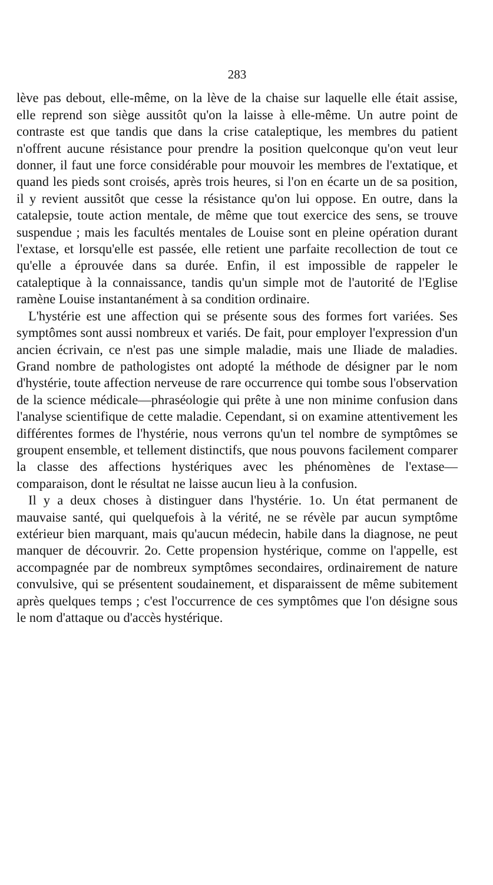283
lève pas debout, elle-même, on la lève de la chaise sur laquelle elle était assise, elle reprend son siège aussitôt qu'on la laisse à elle-même. Un autre point de contraste est que tandis que dans la crise cataleptique, les membres du patient n'offrent aucune résistance pour prendre la position quelconque qu'on veut leur donner, il faut une force considérable pour mouvoir les membres de l'extatique, et quand les pieds sont croisés, après trois heures, si l'on en écarte un de sa position, il y revient aussitôt que cesse la résistance qu'on lui oppose. En outre, dans la catalepsie, toute action mentale, de même que tout exercice des sens, se trouve suspendue ; mais les facultés mentales de Louise sont en pleine opération durant l'extase, et lorsqu'elle est passée, elle retient une parfaite recollection de tout ce qu'elle a éprouvée dans sa durée. Enfin, il est impossible de rappeler le cataleptique à la connaissance, tandis qu'un simple mot de l'autorité de l'Eglise ramène Louise instantanément à sa condition ordinaire.
L'hystérie est une affection qui se présente sous des formes fort variées. Ses symptômes sont aussi nombreux et variés. De fait, pour employer l'expression d'un ancien écrivain, ce n'est pas une simple maladie, mais une Iliade de maladies. Grand nombre de pathologistes ont adopté la méthode de désigner par le nom d'hystérie, toute affection nerveuse de rare occurrence qui tombe sous l'observation de la science médicale—phraséologie qui prête à une non minime confusion dans l'analyse scientifique de cette maladie. Cependant, si on examine attentivement les différentes formes de l'hystérie, nous verrons qu'un tel nombre de symptômes se groupent ensemble, et tellement distinctifs, que nous pouvons facilement comparer la classe des affections hystériques avec les phénomènes de l'extase—comparaison, dont le résultat ne laisse aucun lieu à la confusion.
Il y a deux choses à distinguer dans l'hystérie. 1o. Un état permanent de mauvaise santé, qui quelquefois à la vérité, ne se révèle par aucun symptôme extérieur bien marquant, mais qu'aucun médecin, habile dans la diagnose, ne peut manquer de découvrir. 2o. Cette propension hystérique, comme on l'appelle, est accompagnée par de nombreux symptômes secondaires, ordinairement de nature convulsive, qui se présentent soudainement, et disparaissent de même subitement après quelques temps ; c'est l'occurrence de ces symptômes que l'on désigne sous le nom d'attaque ou d'accès hystérique.